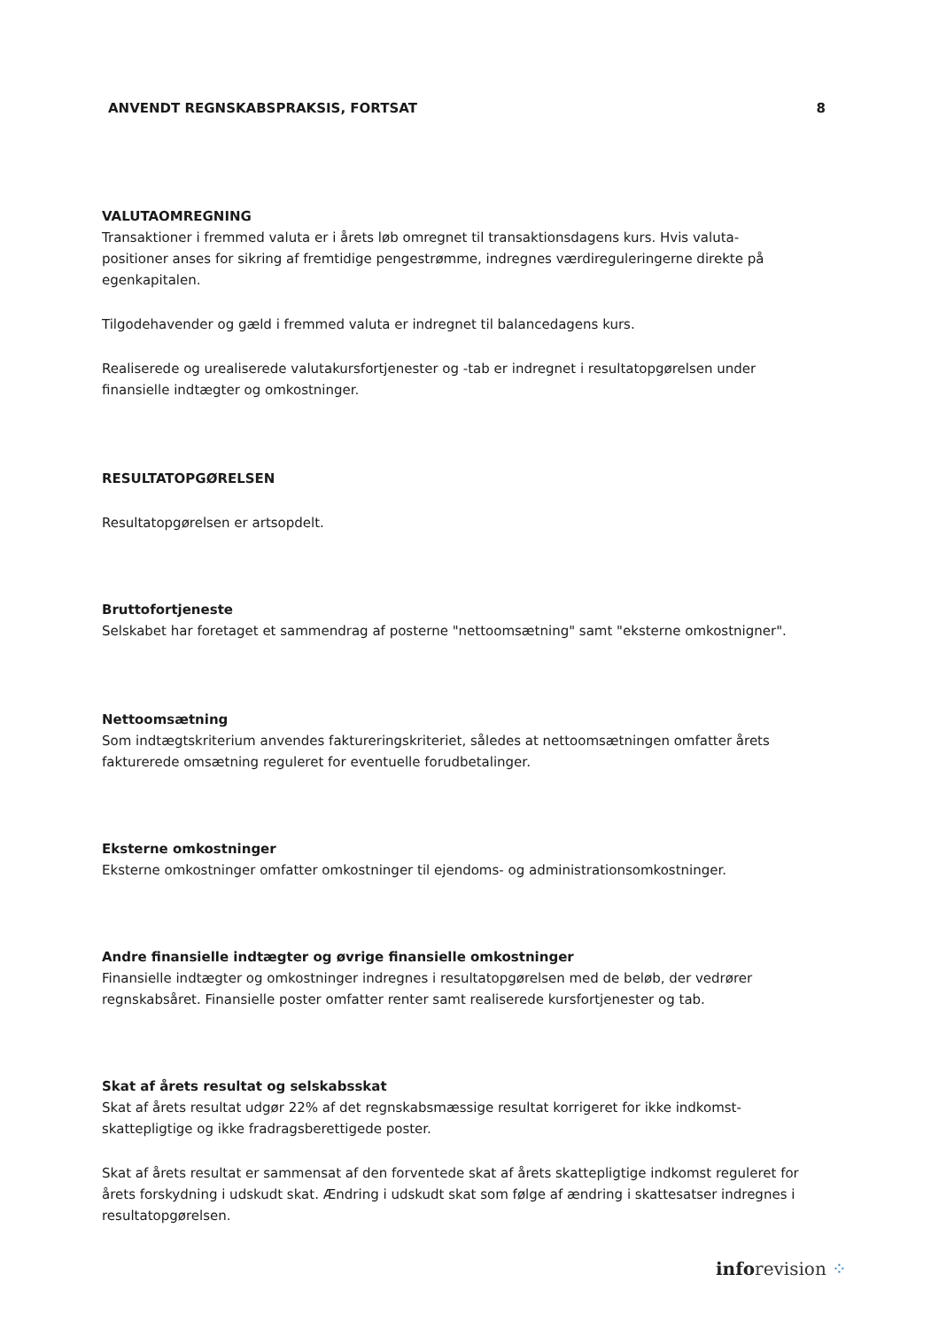ANVENDT REGNSKABSPRAKSIS, FORTSAT 8
VALUTAOMREGNING
Transaktioner i fremmed valuta er i årets løb omregnet til transaktionsdagens kurs. Hvis valuta-positioner anses for sikring af fremtidige pengestrømme, indregnes værdireguleringerne direkte på egenkapitalen.
Tilgodehavender og gæld i fremmed valuta er indregnet til balancedagens kurs.
Realiserede og urealiserede valutakursfortjenester og -tab er indregnet i resultatopgørelsen under finansielle indtægter og omkostninger.
RESULTATOPGØRELSEN
Resultatopgørelsen er artsopdelt.
Bruttofortjeneste
Selskabet har foretaget et sammendrag af posterne "nettoomsætning" samt "eksterne omkostnigner".
Nettoomsætning
Som indtægtskriterium anvendes faktureringskriteriet, således at nettoomsætningen omfatter årets fakturerede omsætning reguleret for eventuelle forudbetalinger.
Eksterne omkostninger
Eksterne omkostninger omfatter omkostninger til ejendoms- og administrationsomkostninger.
Andre finansielle indtægter og øvrige finansielle omkostninger
Finansielle indtægter og omkostninger indregnes i resultatopgørelsen med de beløb, der vedrører regnskabsåret. Finansielle poster omfatter renter samt realiserede kursfortjenester og tab.
Skat af årets resultat og selskabsskat
Skat af årets resultat udgør 22% af det regnskabsmæssige resultat korrigeret for ikke indkomst-skattepligtige og ikke fradragsberettigede poster.
Skat af årets resultat er sammensat af den forventede skat af årets skattepligtige indkomst reguleret for årets forskydning i udskudt skat. Ændring i udskudt skat som følge af ændring i skattesatser indregnes i resultatopgørelsen.
inforevision ⁘